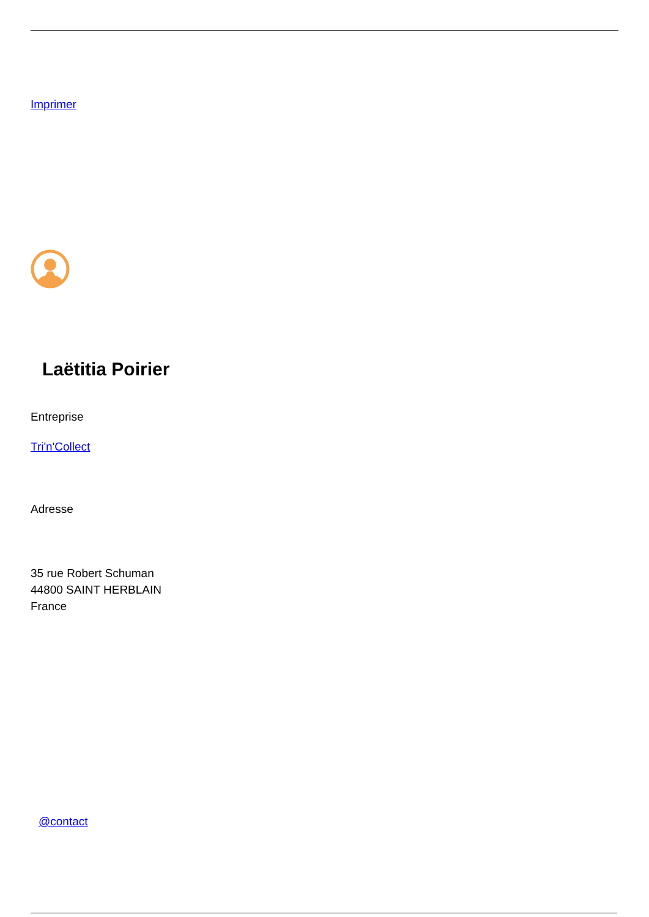Imprimer
Laëtitia Poirier
Entreprise
Tri'n'Collect
Adresse
35 rue Robert Schuman
44800 SAINT HERBLAIN
France
@contact